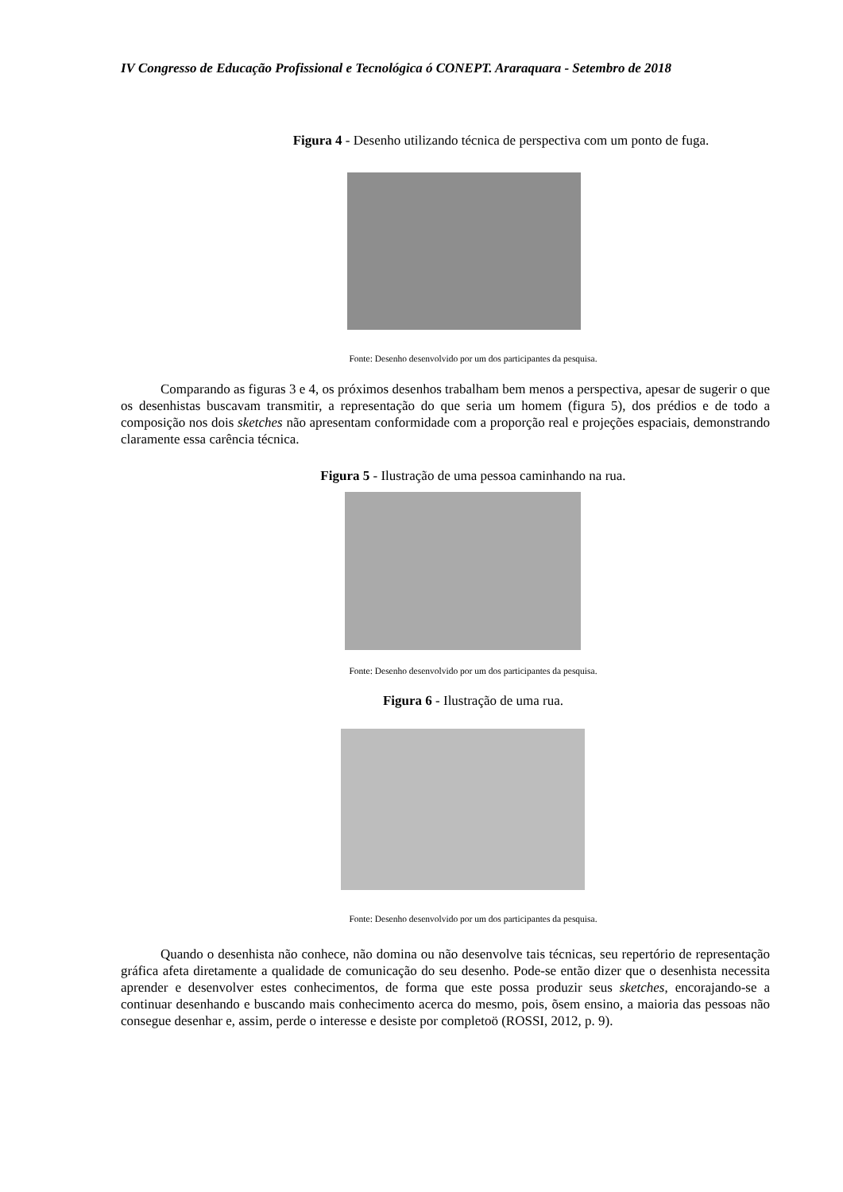IV Congresso de Educação Profissional e Tecnológica ó CONEPT. Araraquara - Setembro de 2018
Figura 4 - Desenho utilizando técnica de perspectiva com um ponto de fuga.
Fonte: Desenho desenvolvido por um dos participantes da pesquisa.
Comparando as figuras 3 e 4, os próximos desenhos trabalham bem menos a perspectiva, apesar de sugerir o que os desenhistas buscavam transmitir, a representação do que seria um homem (figura 5), dos prédios e de todo a composição nos dois sketches não apresentam conformidade com a proporção real e projeções espaciais, demonstrando claramente essa carência técnica.
Figura 5 - Ilustração de uma pessoa caminhando na rua.
Fonte: Desenho desenvolvido por um dos participantes da pesquisa.
Figura 6 - Ilustração de uma rua.
Fonte: Desenho desenvolvido por um dos participantes da pesquisa.
Quando o desenhista não conhece, não domina ou não desenvolve tais técnicas, seu repertório de representação gráfica afeta diretamente a qualidade de comunicação do seu desenho. Pode-se então dizer que o desenhista necessita aprender e desenvolver estes conhecimentos, de forma que este possa produzir seus sketches, encorajando-se a continuar desenhando e buscando mais conhecimento acerca do mesmo, pois, õsem ensino, a maioria das pessoas não consegue desenhar e, assim, perde o interesse e desiste por completoö (ROSSI, 2012, p. 9).